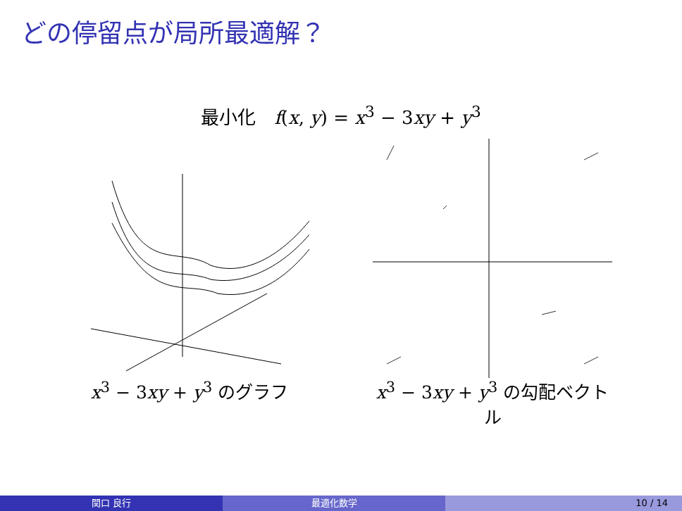どの停留点が局所最適解？
最小化　f(x, y) = x<sup>3</sup> − 3xy + y<sup>3</sup>
x<sup>3</sup> − 3xy + y<sup>3</sup> のグラフ x<sup>3</sup> − 3xy + y<sup>3</sup> の勾配ベクトル
関口 良行 最適化数学 10 / 14